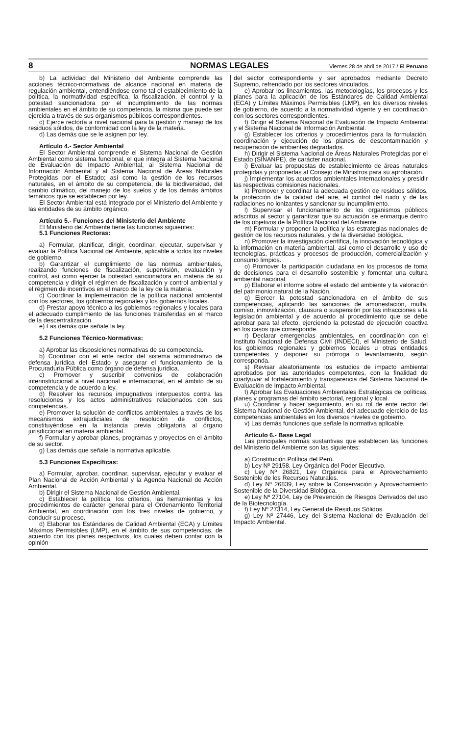8 NORMAS LEGALES Viernes 28 de abril de 2017 / El Peruano
b) La actividad del Ministerio del Ambiente comprende las acciones técnico-normativas de alcance nacional en materia de regulación ambiental, entendiéndose como tal el establecimiento de la política, la normatividad específica, la fiscalización, el control y la potestad sancionadora por el incumplimiento de las normas ambientales en el ámbito de su competencia, la misma que puede ser ejercida a través de sus organismos públicos correspondientes.
c) Ejerce rectoría a nivel nacional para la gestión y manejo de los residuos sólidos, de conformidad con la ley de la materia.
d) Las demás que se le asignen por ley.
Artículo 4.- Sector Ambiental
El Sector Ambiental comprende el Sistema Nacional de Gestión Ambiental como sistema funcional, el que integra al Sistema Nacional de Evaluación de Impacto Ambiental, al Sistema Nacional de Información Ambiental y al Sistema Nacional de Áreas Naturales Protegidas por el Estado; así como la gestión de los recursos naturales, en el ámbito de su competencia, de la biodiversidad, del cambio climático, del manejo de los suelos y de los demás ámbitos temáticos que se establecen por ley.
El Sector Ambiental está integrado por el Ministerio del Ambiente y las entidades de su ámbito orgánico.
Artículo 5.- Funciones del Ministerio del Ambiente
El Ministerio del Ambiente tiene las funciones siguientes:
5.1 Funciones Rectoras:
a) Formular, planificar, dirigir, coordinar, ejecutar, supervisar y evaluar la Política Nacional del Ambiente, aplicable a todos los niveles de gobierno.
b) Garantizar el cumplimiento de las normas ambientales, realizando funciones de fiscalización, supervisión, evaluación y control, así como ejercer la potestad sancionadora en materia de su competencia y dirigir el régimen de fiscalización y control ambiental y el régimen de incentivos en el marco de la ley de la materia.
c) Coordinar la implementación de la política nacional ambiental con los sectores, los gobiernos regionales y los gobiernos locales.
d) Prestar apoyo técnico a los gobiernos regionales y locales para el adecuado cumplimiento de las funciones transferidas en el marco de la descentralización.
e) Las demás que señale la ley.
5.2 Funciones Técnico-Normativas:
a) Aprobar las disposiciones normativas de su competencia.
b) Coordinar con el ente rector del sistema administrativo de defensa jurídica del Estado y asegurar el funcionamiento de la Procuraduría Pública como órgano de defensa jurídica.
c) Promover y suscribir convenios de colaboración interinstitucional a nivel nacional e internacional, en el ámbito de su competencia y de acuerdo a ley.
d) Resolver los recursos impugnativos interpuestos contra las resoluciones y los actos administrativos relacionados con sus competencias.
e) Promover la solución de conflictos ambientales a través de los mecanismos extrajudiciales de resolución de conflictos, constituyéndose en la instancia previa obligatoria al órgano jurisdiccional en materia ambiental.
f) Formular y aprobar planes, programas y proyectos en el ámbito de su sector.
g) Las demás que señale la normativa aplicable.
5.3 Funciones Específicas:
a) Formular, aprobar, coordinar, supervisar, ejecutar y evaluar el Plan Nacional de Acción Ambiental y la Agenda Nacional de Acción Ambiental.
b) Dirigir el Sistema Nacional de Gestión Ambiental.
c) Establecer la política, los criterios, las herramientas y los procedimientos de carácter general para el Ordenamiento Territorial Ambiental, en coordinación con los tres niveles de gobierno, y conducir su proceso.
d) Elaborar los Estándares de Calidad Ambiental (ECA) y Límites Máximos Permisibles (LMP), en el ámbito de sus competencias, de acuerdo con los planes respectivos, los cuales deben contar con la opinión
del sector correspondiente y ser aprobados mediante Decreto Supremo, refrendado por los sectores vinculados.
e) Aprobar los lineamientos, las metodologías, los procesos y los planes para la aplicación de los Estándares de Calidad Ambiental (ECA) y Límites Máximos Permisibles (LMP), en los diversos niveles de gobierno, de acuerdo a la normatividad vigente y en coordinación con los sectores correspondientes.
f) Dirigir el Sistema Nacional de Evaluación de Impacto Ambiental y el Sistema Nacional de Información Ambiental.
g) Establecer los criterios y procedimientos para la formulación, coordinación y ejecución de los planes de descontaminación y recuperación de ambientes degradados.
h) Dirigir el Sistema Nacional de Áreas Naturales Protegidas por el Estado (SINANPE), de carácter nacional.
i) Evaluar las propuestas de establecimiento de áreas naturales protegidas y proponerlas al Consejo de Ministros para su aprobación.
j) Implementar los acuerdos ambientales internacionales y presidir las respectivas comisiones nacionales.
k) Promover y coordinar la adecuada gestión de residuos sólidos, la protección de la calidad del aire, el control del ruido y de las radiaciones no ionizantes y sancionar su incumplimiento.
l) Supervisar el funcionamiento de los organismos públicos adscritos al sector y garantizar que su actuación se enmarque dentro de los objetivos de la Política Nacional del Ambiente.
m) Formular y proponer la política y las estrategias nacionales de gestión de los recursos naturales, y de la diversidad biológica.
n) Promover la investigación científica, la innovación tecnológica y la información en materia ambiental, así como el desarrollo y uso de tecnologías, prácticas y procesos de producción, comercialización y consumo limpios.
o) Promover la participación ciudadana en los procesos de toma de decisiones para el desarrollo sostenible y fomentar una cultura ambiental nacional.
p) Elaborar el informe sobre el estado del ambiente y la valoración del patrimonio natural de la Nación.
q) Ejercer la potestad sancionadora en el ámbito de sus competencias, aplicando las sanciones de amonestación, multa, comiso, inmovilización, clausura o suspensión por las infracciones a la legislación ambiental y de acuerdo al procedimiento que se debe aprobar para tal efecto, ejerciendo la potestad de ejecución coactiva en los casos que corresponde.
r) Declarar emergencias ambientales, en coordinación con el Instituto Nacional de Defensa Civil (INDECI), el Ministerio de Salud, los gobiernos regionales y gobiernos locales u otras entidades competentes y disponer su prórroga o levantamiento, según corresponda.
s) Revisar aleatoriamente los estudios de impacto ambiental aprobados por las autoridades competentes, con la finalidad de coadyuvar al fortalecimiento y transparencia del Sistema Nacional de Evaluación de Impacto Ambiental.
t) Aprobar las Evaluaciones Ambientales Estratégicas de políticas, planes y programas del ámbito sectorial, regional y local.
u) Coordinar y hacer seguimiento, en su rol de ente rector del Sistema Nacional de Gestión Ambiental, del adecuado ejercicio de las competencias ambientales en los diversos niveles de gobierno.
v) Las demás funciones que señale la normativa aplicable.
Artículo 6.- Base Legal
Las principales normas sustantivas que establecen las funciones del Ministerio del Ambiente son las siguientes:
a) Constitución Política del Perú.
b) Ley Nº 29158, Ley Orgánica del Poder Ejecutivo.
c) Ley Nº 26821, Ley Orgánica para el Aprovechamiento Sostenible de los Recursos Naturales.
d) Ley Nº 26839, Ley sobre la Conservación y Aprovechamiento Sostenible de la Diversidad Biológica.
e) Ley Nº 27104, Ley de Prevención de Riesgos Derivados del uso de la Biotecnología.
f) Ley Nº 27314, Ley General de Residuos Sólidos.
g) Ley Nº 27446, Ley del Sistema Nacional de Evaluación del Impacto Ambiental.